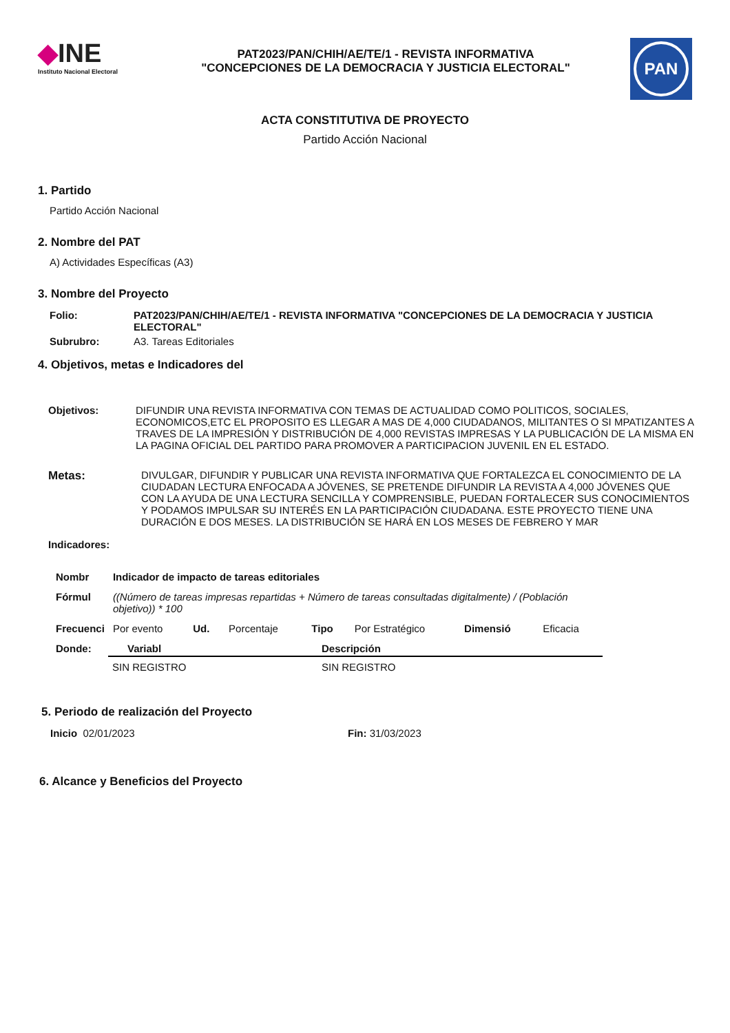◆INE
Instituto Nacional Electoral
PAT2023/PAN/CHIH/AE/TE/1 - REVISTA INFORMATIVA
"CONCEPCIONES DE LA DEMOCRACIA Y JUSTICIA ELECTORAL"
PAN
ACTA CONSTITUTIVA DE PROYECTO
Partido Acción Nacional
1. Partido
Partido Acción Nacional
2. Nombre del PAT
A) Actividades Específicas (A3)
3. Nombre del Proyecto
| Folio: | PAT2023/PAN/CHIH/AE/TE/1 - REVISTA INFORMATIVA "CONCEPCIONES DE LA DEMOCRACIA Y JUSTICIA ELECTORAL" |
| --- | --- |
| Subrubro: | A3. Tareas Editoriales |
4. Objetivos, metas e Indicadores del
| Objetivos: | DIFUNDIR UNA REVISTA INFORMATIVA CON TEMAS DE ACTUALIDAD COMO POLITICOS, SOCIALES, ECONOMICOS,ETC EL PROPOSITO ES LLEGAR A MAS DE 4,000 CIUDADANOS, MILITANTES O SI MPATIZANTES A TRAVES DE LA IMPRESIÓN Y DISTRIBUCIÓN DE 4,000 REVISTAS IMPRESAS Y LA PUBLICACIÓN DE LA MISMA EN LA PAGINA OFICIAL DEL PARTIDO PARA PROMOVER A PARTICIPACION JUVENIL EN EL ESTADO. |
| Metas: | DIVULGAR, DIFUNDIR Y PUBLICAR UNA REVISTA INFORMATIVA QUE FORTALEZCA EL CONOCIMIENTO DE LA CIUDADAN LECTURA ENFOCADA A JÓVENES, SE PRETENDE DIFUNDIR LA REVISTA A 4,000 JÓVENES QUE CON LA AYUDA DE UNA LECTURA SENCILLA Y COMPRENSIBLE, PUEDAN FORTALECER SUS CONOCIMIENTOS Y PODAMOS IMPULSAR SU INTERÉS EN LA PARTICIPACIÓN CIUDADANA. ESTE PROYECTO TIENE UNA DURACIÓN E DOS MESES. LA DISTRIBUCIÓN SE HARÁ EN LOS MESES DE FEBRERO Y MAR |
| Indicadores: | |
| Nombr | Indicador de impacto de tareas editoriales | | | | | | |
| --- | --- | --- | --- | --- | --- | --- | --- |
| Fórmul | ((Número de tareas impresas repartidas + Número de tareas consultadas digitalmente) / (Población objetivo)) * 100 | | | | | | |
| Frecuenci | Por evento | Ud. | Porcentaje | Tipo | Por Estratégico | Dimensió | Eficacia |
| Donde: | Variabl | Descripción |
| --- | --- | --- |
| | SIN REGISTRO | SIN REGISTRO |
5. Periodo de realización del Proyecto
| Inicio 02/01/2023 | Fin: 31/03/2023 |
6. Alcance y Beneficios del Proyecto